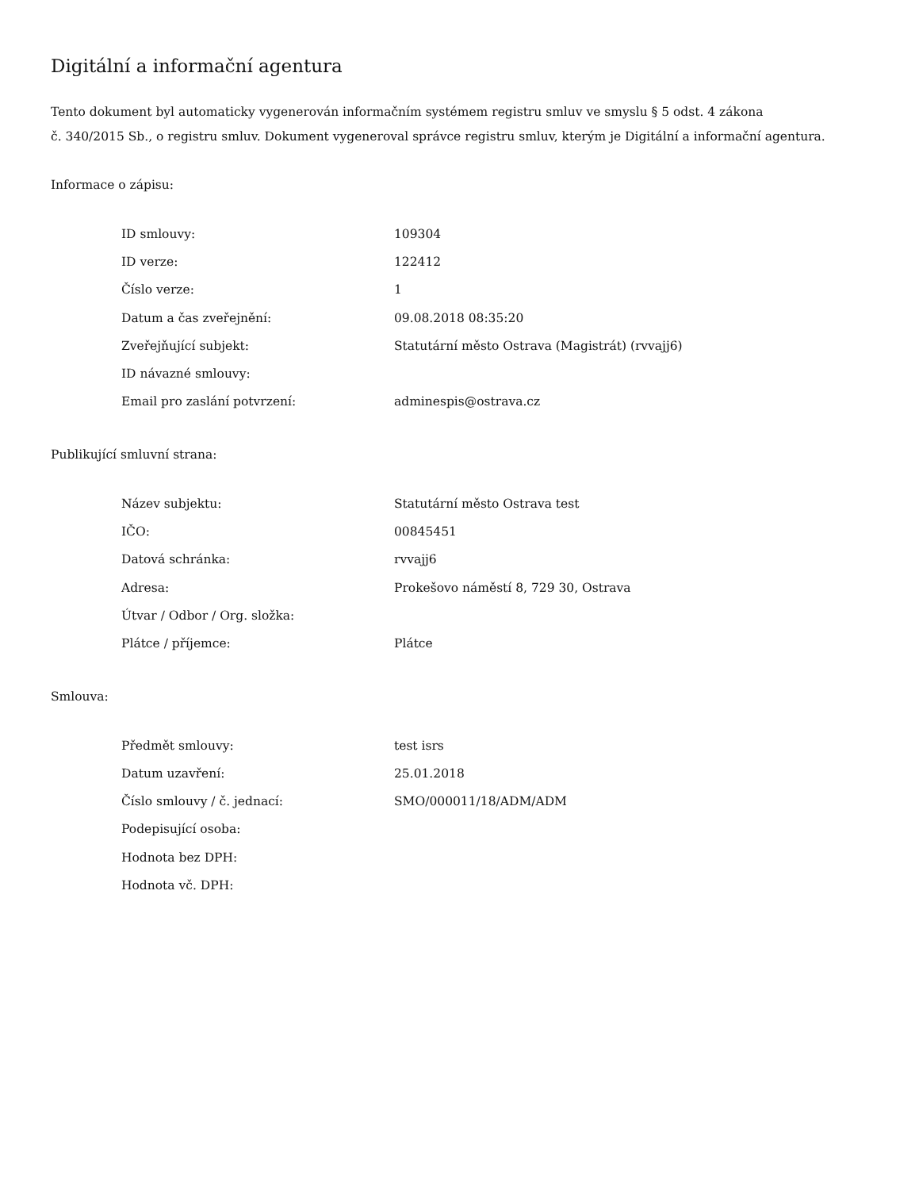Digitální a informační agentura
Tento dokument byl automaticky vygenerován informačním systémem registru smluv ve smyslu § 5 odst. 4 zákona
č. 340/2015 Sb., o registru smluv. Dokument vygeneroval správce registru smluv, kterým je Digitální a informační agentura.
Informace o zápisu:
| ID smlouvy: | 109304 |
| ID verze: | 122412 |
| Číslo verze: | 1 |
| Datum a čas zveřejnění: | 09.08.2018 08:35:20 |
| Zveřejňující subjekt: | Statutární město Ostrava (Magistrát) (rvvajj6) |
| ID návazné smlouvy: | |
| Email pro zaslání potvrzení: | adminespis@ostrava.cz |
Publikující smluvní strana:
| Název subjektu: | Statutární město Ostrava test |
| IČO: | 00845451 |
| Datová schránka: | rvvajj6 |
| Adresa: | Prokešovo náměstí 8, 729 30, Ostrava |
| Útvar / Odbor / Org. složka: | |
| Plátce / příjemce: | Plátce |
Smlouva:
| Předmět smlouvy: | test isrs |
| Datum uzavření: | 25.01.2018 |
| Číslo smlouvy / č. jednací: | SMO/000011/18/ADM/ADM |
| Podepisující osoba: | |
| Hodnota bez DPH: | |
| Hodnota vč. DPH: | |